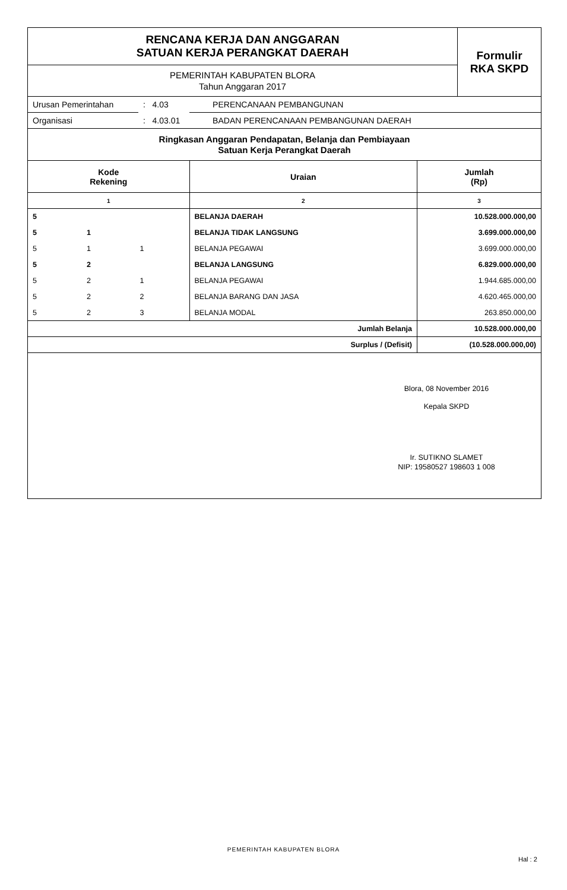| RENCANA KERJA DAN ANGGARAN SATUAN KERJA PERANGKAT DAERAH | Formulir RKA SKPD |
| PEMERINTAH KABUPATEN BLORA Tahun Anggaran 2017 | |
| Urusan Pemerintahan | : 4.03 | PERENCANAAN PEMBANGUNAN |
| Organisasi | : 4.03.01 | BADAN PERENCANAAN PEMBANGUNAN DAERAH |
| Ringkasan Anggaran Pendapatan, Belanja dan Pembiayaan Satuan Kerja Perangkat Daerah | | |
| Kode Rekening | | | Uraian | Jumlah (Rp) |
| --- | --- | --- | --- | --- |
| 1 | | | 2 | 3 |
| 5 | | | BELANJA DAERAH | 10.528.000.000,00 |
| 5 | 1 | | BELANJA TIDAK LANGSUNG | 3.699.000.000,00 |
| 5 | 1 | 1 | BELANJA PEGAWAI | 3.699.000.000,00 |
| 5 | 2 | | BELANJA LANGSUNG | 6.829.000.000,00 |
| 5 | 2 | 1 | BELANJA PEGAWAI | 1.944.685.000,00 |
| 5 | 2 | 2 | BELANJA BARANG DAN JASA | 4.620.465.000,00 |
| 5 | 2 | 3 | BELANJA MODAL | 263.850.000,00 |
| Jumlah Belanja | | | | 10.528.000.000,00 |
| Surplus / (Defisit) | | | | (10.528.000.000,00) |
Blora, 08 November 2016
Kepala SKPD
Ir. SUTIKNO SLAMET
NIP: 19580527 198603 1 008
PEMERINTAH KABUPATEN BLORA
Hal : 2